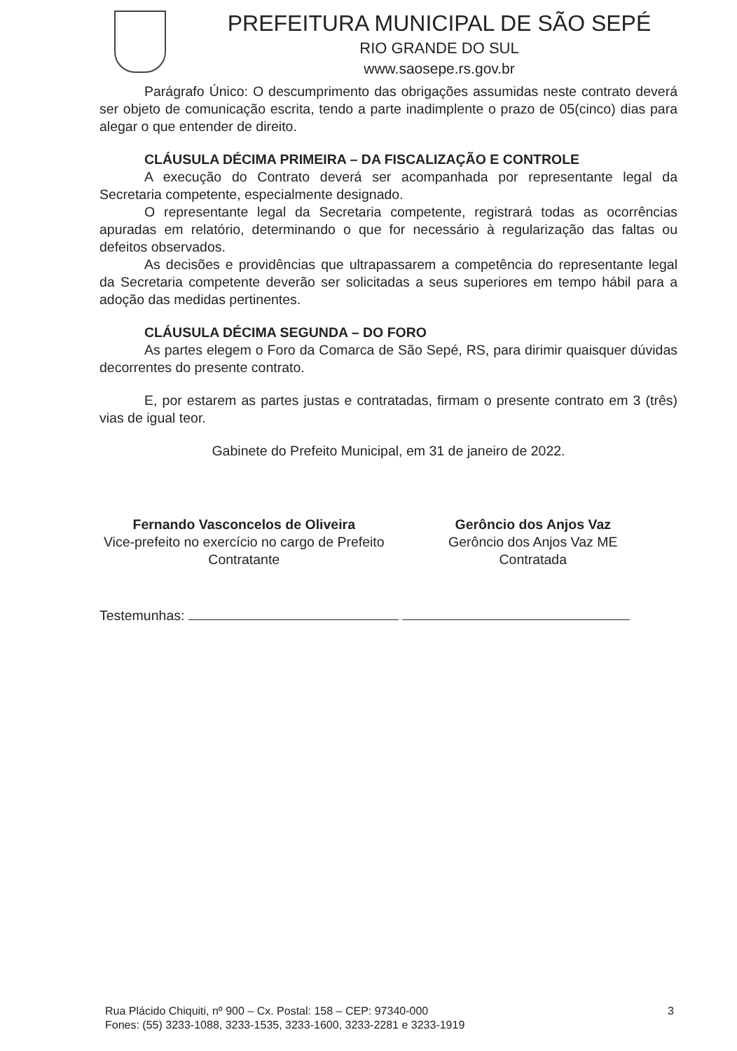PREFEITURA MUNICIPAL DE SÃO SEPÉ
RIO GRANDE DO SUL
www.saosepe.rs.gov.br
Parágrafo Único: O descumprimento das obrigações assumidas neste contrato deverá ser objeto de comunicação escrita, tendo a parte inadimplente o prazo de 05(cinco) dias para alegar o que entender de direito.
CLÁUSULA DÉCIMA PRIMEIRA – DA FISCALIZAÇÃO E CONTROLE
A execução do Contrato deverá ser acompanhada por representante legal da Secretaria competente, especialmente designado.
O representante legal da Secretaria competente, registrará todas as ocorrências apuradas em relatório, determinando o que for necessário à regularização das faltas ou defeitos observados.
As decisões e providências que ultrapassarem a competência do representante legal da Secretaria competente deverão ser solicitadas a seus superiores em tempo hábil para a adoção das medidas pertinentes.
CLÁUSULA DÉCIMA SEGUNDA – DO FORO
As partes elegem o Foro da Comarca de São Sepé, RS, para dirimir quaisquer dúvidas decorrentes do presente contrato.
E, por estarem as partes justas e contratadas, firmam o presente contrato em 3 (três) vias de igual teor.
Gabinete do Prefeito Municipal, em 31 de janeiro de 2022.
Fernando Vasconcelos de Oliveira
Vice-prefeito no exercício no cargo de Prefeito
Contratante
Gerôncio dos Anjos Vaz
Gerôncio dos Anjos Vaz ME
Contratada
Testemunhas:
Rua Plácido Chiquiti, nº 900 – Cx. Postal: 158 – CEP: 97340-000
Fones: (55) 3233-1088, 3233-1535, 3233-1600, 3233-2281 e 3233-1919
3